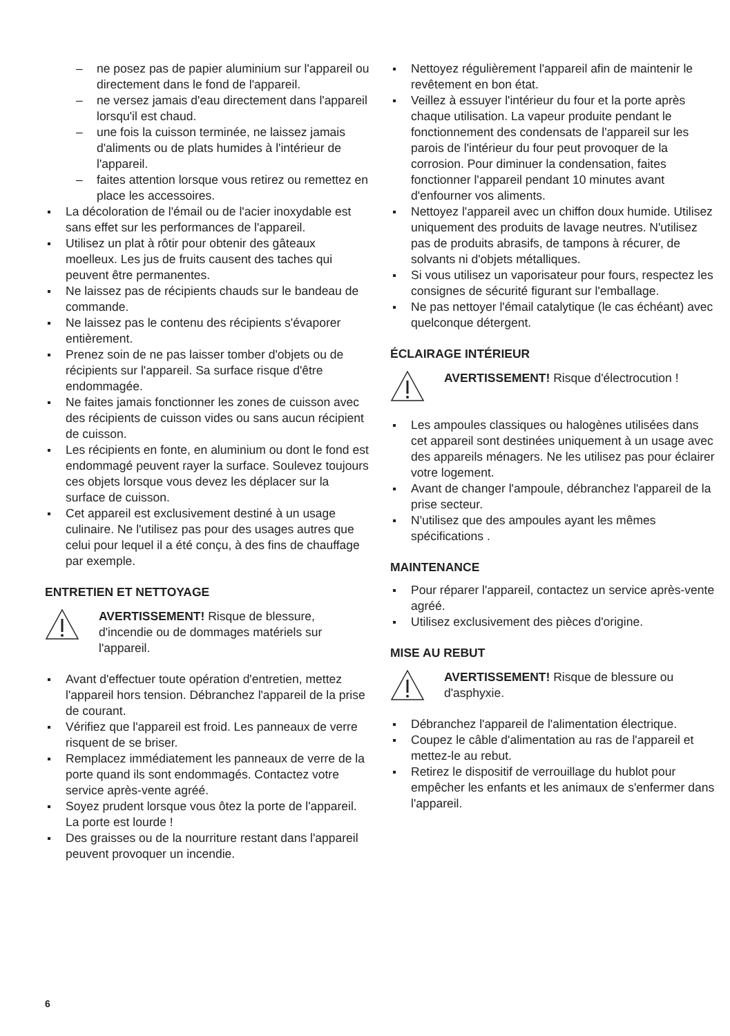– ne posez pas de papier aluminium sur l'appareil ou directement dans le fond de l'appareil.
– ne versez jamais d'eau directement dans l'appareil lorsqu'il est chaud.
– une fois la cuisson terminée, ne laissez jamais d'aliments ou de plats humides à l'intérieur de l'appareil.
– faites attention lorsque vous retirez ou remettez en place les accessoires.
La décoloration de l'émail ou de l'acier inoxydable est sans effet sur les performances de l'appareil.
Utilisez un plat à rôtir pour obtenir des gâteaux moelleux. Les jus de fruits causent des taches qui peuvent être permanentes.
Ne laissez pas de récipients chauds sur le bandeau de commande.
Ne laissez pas le contenu des récipients s'évaporer entièrement.
Prenez soin de ne pas laisser tomber d'objets ou de récipients sur l'appareil. Sa surface risque d'être endommagée.
Ne faites jamais fonctionner les zones de cuisson avec des récipients de cuisson vides ou sans aucun récipient de cuisson.
Les récipients en fonte, en aluminium ou dont le fond est endommagé peuvent rayer la surface. Soulevez toujours ces objets lorsque vous devez les déplacer sur la surface de cuisson.
Cet appareil est exclusivement destiné à un usage culinaire. Ne l'utilisez pas pour des usages autres que celui pour lequel il a été conçu, à des fins de chauffage par exemple.
ENTRETIEN ET NETTOYAGE
AVERTISSEMENT! Risque de blessure, d'incendie ou de dommages matériels sur l'appareil.
Avant d'effectuer toute opération d'entretien, mettez l'appareil hors tension. Débranchez l'appareil de la prise de courant.
Vérifiez que l'appareil est froid. Les panneaux de verre risquent de se briser.
Remplacez immédiatement les panneaux de verre de la porte quand ils sont endommagés. Contactez votre service après-vente agréé.
Soyez prudent lorsque vous ôtez la porte de l'appareil. La porte est lourde !
Des graisses ou de la nourriture restant dans l'appareil peuvent provoquer un incendie.
Nettoyez régulièrement l'appareil afin de maintenir le revêtement en bon état.
Veillez à essuyer l'intérieur du four et la porte après chaque utilisation. La vapeur produite pendant le fonctionnement des condensats de l'appareil sur les parois de l'intérieur du four peut provoquer de la corrosion. Pour diminuer la condensation, faites fonctionner l'appareil pendant 10 minutes avant d'enfourner vos aliments.
Nettoyez l'appareil avec un chiffon doux humide. Utilisez uniquement des produits de lavage neutres. N'utilisez pas de produits abrasifs, de tampons à récurer, de solvants ni d'objets métalliques.
Si vous utilisez un vaporisateur pour fours, respectez les consignes de sécurité figurant sur l'emballage.
Ne pas nettoyer l'émail catalytique (le cas échéant) avec quelconque détergent.
ÉCLAIRAGE INTÉRIEUR
AVERTISSEMENT! Risque d'électrocution !
Les ampoules classiques ou halogènes utilisées dans cet appareil sont destinées uniquement à un usage avec des appareils ménagers. Ne les utilisez pas pour éclairer votre logement.
Avant de changer l'ampoule, débranchez l'appareil de la prise secteur.
N'utilisez que des ampoules ayant les mêmes spécifications .
MAINTENANCE
Pour réparer l'appareil, contactez un service après-vente agréé.
Utilisez exclusivement des pièces d'origine.
MISE AU REBUT
AVERTISSEMENT! Risque de blessure ou d'asphyxie.
Débranchez l'appareil de l'alimentation électrique.
Coupez le câble d'alimentation au ras de l'appareil et mettez-le au rebut.
Retirez le dispositif de verrouillage du hublot pour empêcher les enfants et les animaux de s'enfermer dans l'appareil.
6